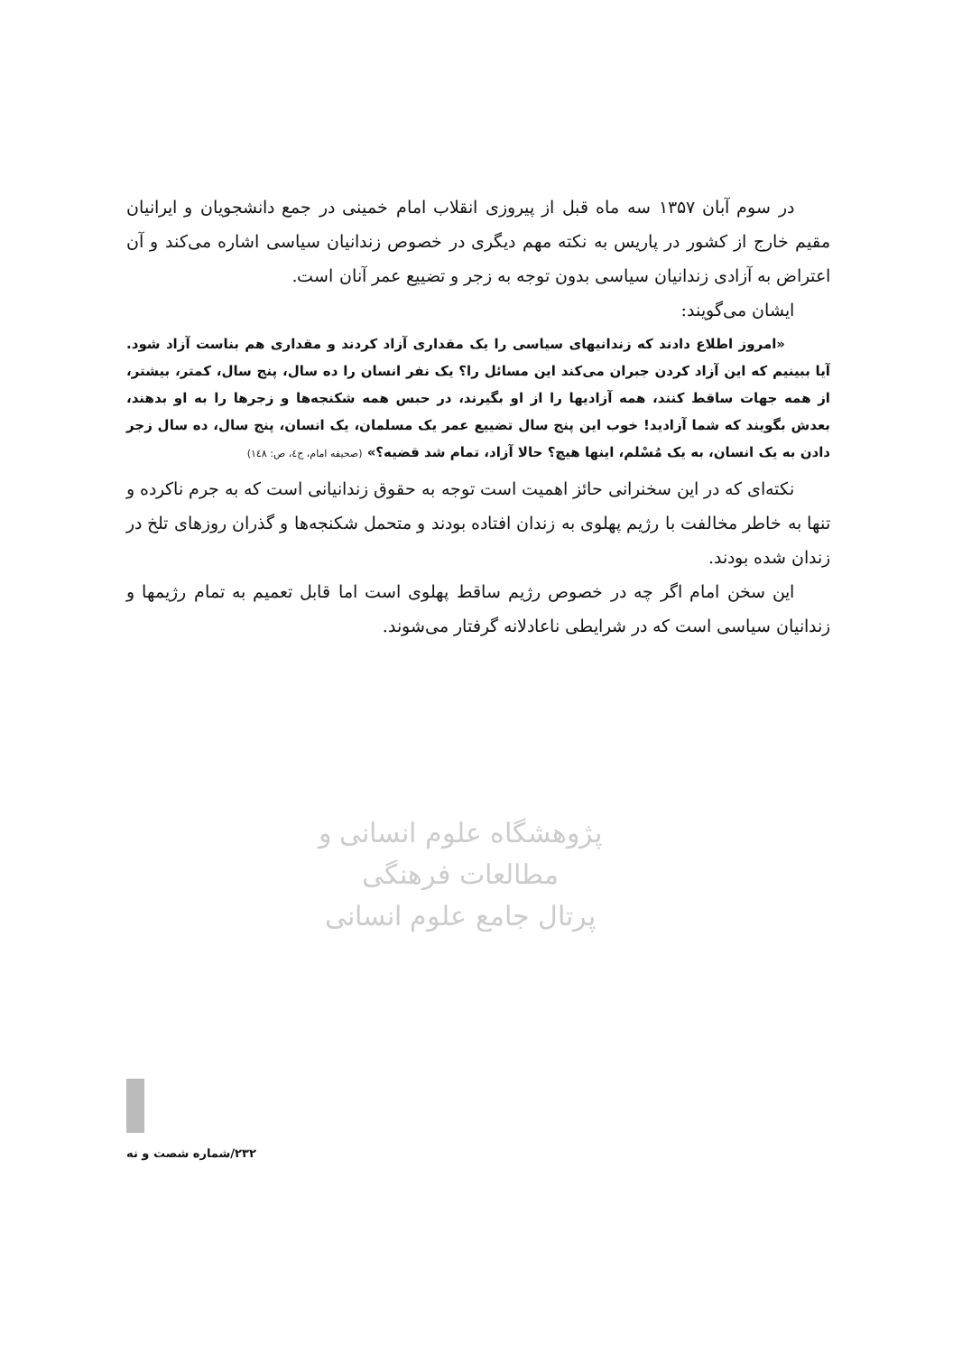پژوهشگاه علوم انسانی و مطالعات فرهنگی
پرتال جامع علوم انسانی
در سوم آبان ۱۳۵۷ سه ماه قبل از پیروزی انقلاب امام خمینی در جمع دانشجویان و ایرانیان مقیم خارج از کشور در پاریس به نکته مهم دیگری در خصوص زندانیان سیاسی اشاره می‌کند و آن اعتراض به آزادی زندانیان سیاسی بدون توجه به زجر و تضییع عمر آنان است.
ایشان می‌گویند:
«امروز اطلاع دادند که زندانیهای سیاسی را یک مقداری آزاد کردند و مقداری هم بناست آزاد شود. آیا ببینیم که این آزاد کردن جبران می‌کند این مسائل را؟ یک نفر انسان را ده سال، پنج سال، کمتر، بیشتر، از همه جهات ساقط کنند، همه آزادیها را از او بگیرند، در حبس همه شکنجه‌ها و زجرها را به او بدهند، بعدش بگویند که شما آزادید! خوب این پنج سال تضییع عمر یک مسلمان، یک انسان، پنج سال، ده سال زجر دادن به یک انسان، به یک مُسْلم، اینها هیچ؟ حالا آزاد، تمام شد قضیه؟» (صحیفه امام، ج٤، ص: ١٤٨)
نکته‌ای که در این سخنرانی حائز اهمیت است توجه به حقوق زندانیانی است که به جرم ناکرده و تنها به خاطر مخالفت با رژیم پهلوی به زندان افتاده بودند و متحمل شکنجه‌ها و گذران روزهای تلخ در زندان شده بودند.
این سخن امام اگر چه در خصوص رژیم ساقط پهلوی است اما قابل تعمیم به تمام رژیمها و زندانیان سیاسی است که در شرایطی ناعادلانه گرفتار می‌شوند.
۲۳۲/شماره شصت و نه